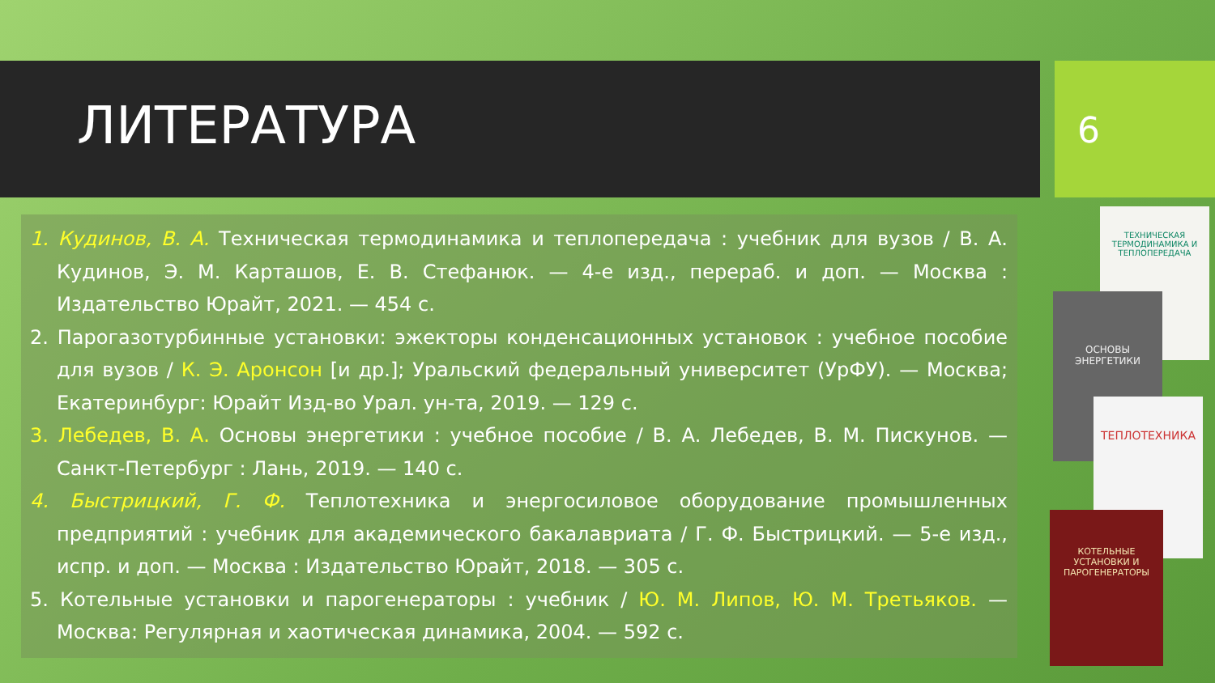ЛИТЕРАТУРА 6
1. Кудинов, В. А. Техническая термодинамика и теплопередача : учебник для вузов / В. А. Кудинов, Э. М. Карташов, Е. В. Стефанюк. — 4-е изд., перераб. и доп. — Москва : Издательство Юрайт, 2021. — 454 с.
2. Парогазотурбинные установки: эжекторы конденсационных установок : учебное пособие для вузов / К. Э. Аронсон [и др.]; Уральский федеральный университет (УрФУ). — Москва; Екатеринбург: Юрайт Изд-во Урал. ун-та, 2019. — 129 с.
3. Лебедев, В. А. Основы энергетики : учебное пособие / В. А. Лебедев, В. М. Пискунов. — Санкт-Петербург : Лань, 2019. — 140 с.
4. Быстрицкий, Г. Ф. Теплотехника и энергосиловое оборудование промышленных предприятий : учебник для академического бакалавриата / Г. Ф. Быстрицкий. — 5-е изд., испр. и доп. — Москва : Издательство Юрайт, 2018. — 305 с.
5. Котельные установки и парогенераторы : учебник / Ю. М. Липов, Ю. М. Третьяков. — Москва: Регулярная и хаотическая динамика, 2004. — 592 с.
ТЕХНИЧЕСКАЯ ТЕРМОДИНАМИКА И ТЕПЛОПЕРЕДАЧА
ОСНОВЫ ЭНЕРГЕТИКИ
ТЕПЛОТЕХНИКА
КОТЕЛЬНЫЕ УСТАНОВКИ И ПАРОГЕНЕРАТОРЫ